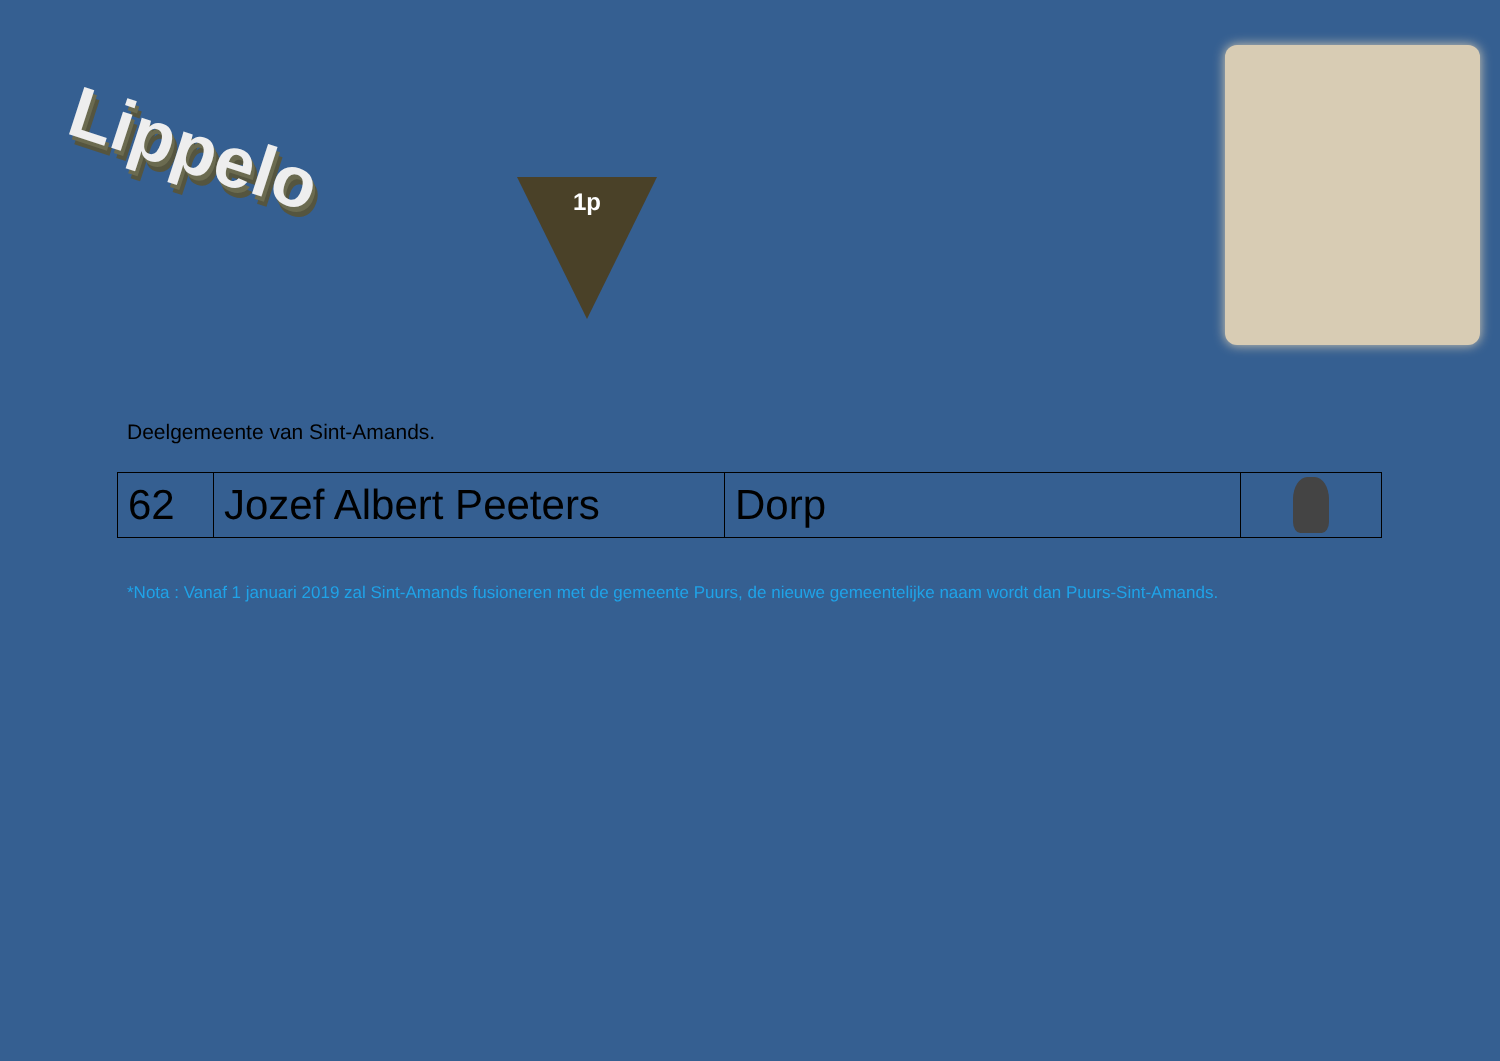Lippelo
1p
Deelgemeente van Sint-Amands.
| 62 | Jozef Albert Peeters | Dorp | |
*Nota : Vanaf 1 januari 2019 zal Sint-Amands fusioneren met de gemeente Puurs, de nieuwe gemeentelijke naam wordt dan Puurs-Sint-Amands.